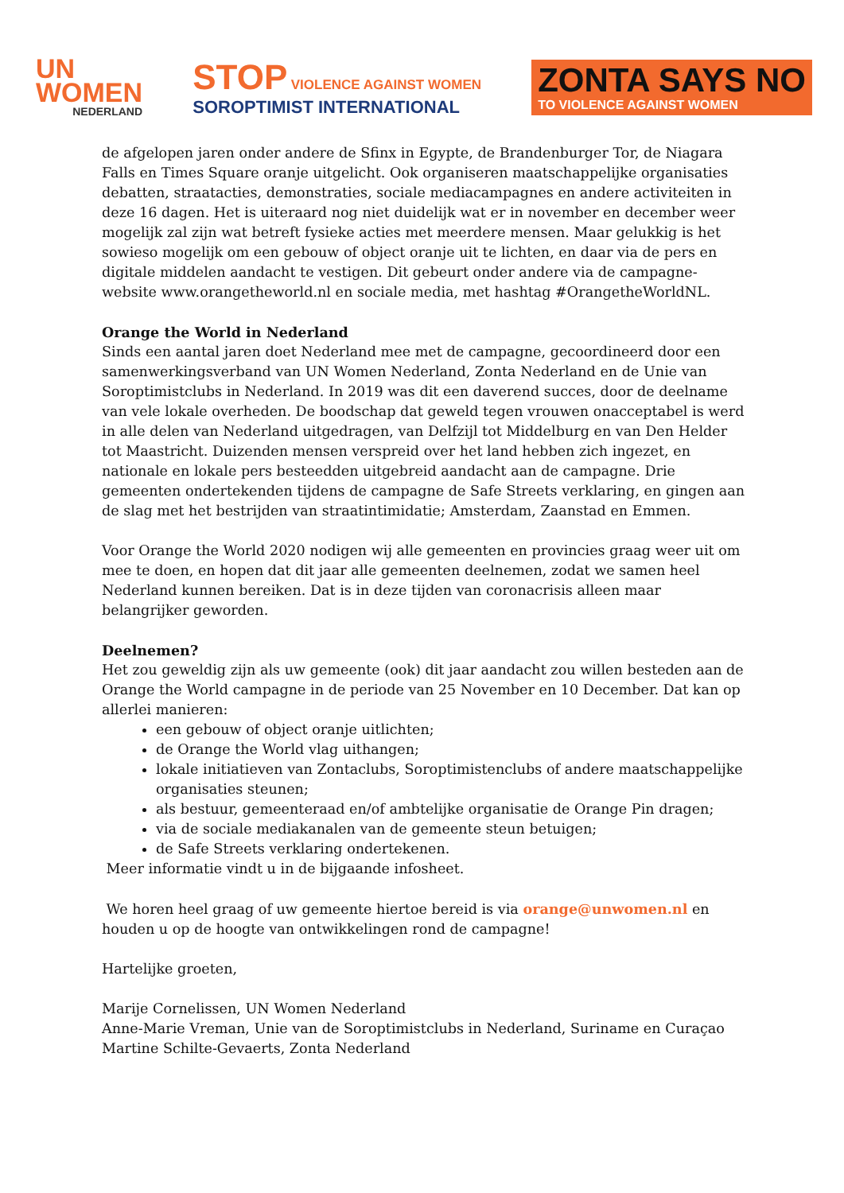UN
WOMEN
NEDERLAND
STOP VIOLENCE AGAINST WOMEN
SOROPTIMIST INTERNATIONAL
ZONTA SAYS NO
TO VIOLENCE AGAINST WOMEN
de afgelopen jaren onder andere de Sfinx in Egypte, de Brandenburger Tor, de Niagara Falls en Times Square oranje uitgelicht. Ook organiseren maatschappelijke organisaties debatten, straatacties, demonstraties, sociale mediacampagnes en andere activiteiten in deze 16 dagen. Het is uiteraard nog niet duidelijk wat er in november en december weer mogelijk zal zijn wat betreft fysieke acties met meerdere mensen. Maar gelukkig is het sowieso mogelijk om een gebouw of object oranje uit te lichten, en daar via de pers en digitale middelen aandacht te vestigen. Dit gebeurt onder andere via de campagne-website www.orangetheworld.nl en sociale media, met hashtag #OrangetheWorldNL.
Orange the World in Nederland
Sinds een aantal jaren doet Nederland mee met de campagne, gecoordineerd door een samenwerkingsverband van UN Women Nederland, Zonta Nederland en de Unie van Soroptimistclubs in Nederland. In 2019 was dit een daverend succes, door de deelname van vele lokale overheden. De boodschap dat geweld tegen vrouwen onacceptabel is werd in alle delen van Nederland uitgedragen, van Delfzijl tot Middelburg en van Den Helder tot Maastricht. Duizenden mensen verspreid over het land hebben zich ingezet, en nationale en lokale pers besteedden uitgebreid aandacht aan de campagne. Drie gemeenten ondertekenden tijdens de campagne de Safe Streets verklaring, en gingen aan de slag met het bestrijden van straatintimidatie; Amsterdam, Zaanstad en Emmen.
Voor Orange the World 2020 nodigen wij alle gemeenten en provincies graag weer uit om mee te doen, en hopen dat dit jaar alle gemeenten deelnemen, zodat we samen heel Nederland kunnen bereiken. Dat is in deze tijden van coronacrisis alleen maar belangrijker geworden.
Deelnemen?
Het zou geweldig zijn als uw gemeente (ook) dit jaar aandacht zou willen besteden aan de Orange the World campagne in de periode van 25 November en 10 December. Dat kan op allerlei manieren:
een gebouw of object oranje uitlichten;
de Orange the World vlag uithangen;
lokale initiatieven van Zontaclubs, Soroptimistenclubs of andere maatschappelijke organisaties steunen;
als bestuur, gemeenteraad en/of ambtelijke organisatie de Orange Pin dragen;
via de sociale mediakanalen van de gemeente steun betuigen;
de Safe Streets verklaring ondertekenen.
Meer informatie vindt u in de bijgaande infosheet.
We horen heel graag of uw gemeente hiertoe bereid is via orange@unwomen.nl en houden u op de hoogte van ontwikkelingen rond de campagne!
Hartelijke groeten,
Marije Cornelissen, UN Women Nederland
Anne-Marie Vreman, Unie van de Soroptimistclubs in Nederland, Suriname en Curaçao
Martine Schilte-Gevaerts, Zonta Nederland